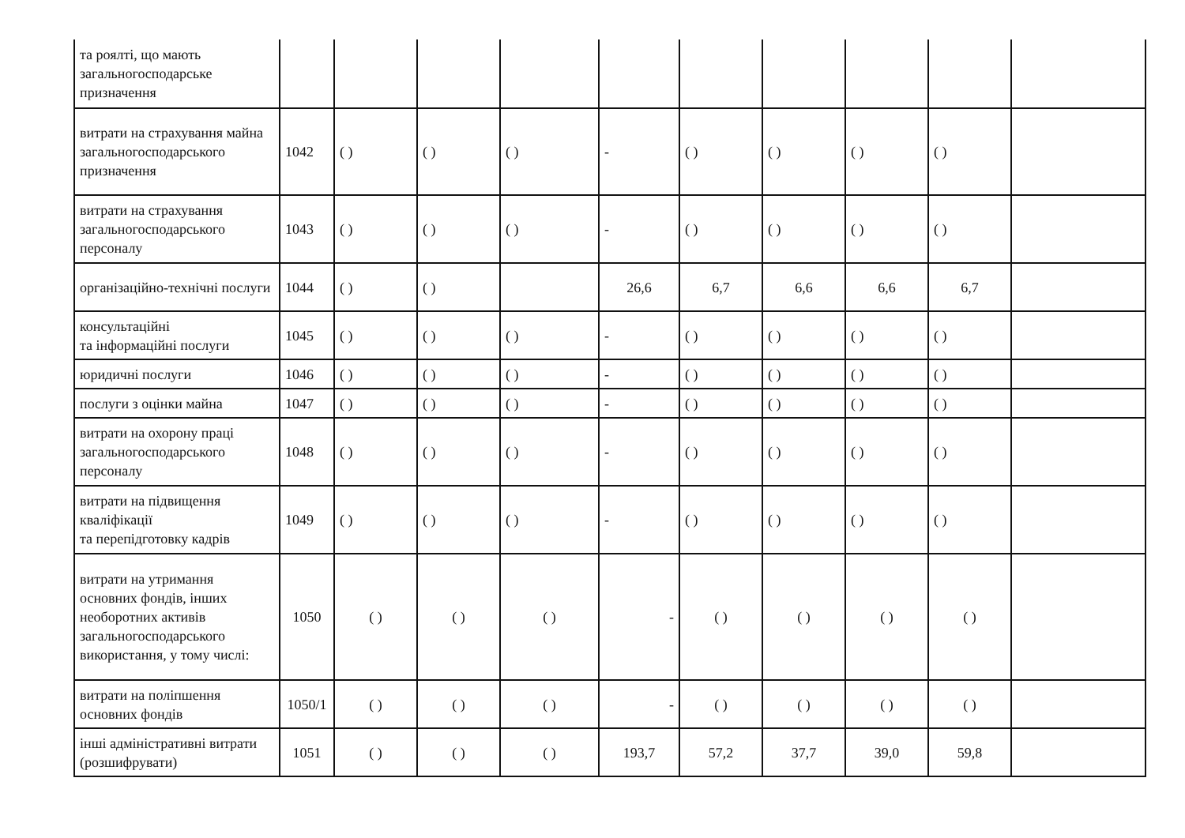| та роялті, що мають загальногосподарське призначення | | | | | | | | | | |
| витрати на страхування майна загальногосподарського призначення | 1042 | ( ) | ( ) | ( ) | - | ( ) | ( ) | ( ) | ( ) | |
| витрати на страхування загальногосподарського персоналу | 1043 | ( ) | ( ) | ( ) | - | ( ) | ( ) | ( ) | ( ) | |
| організаційно-технічні послуги | 1044 | ( ) | ( ) | | 26,6 | 6,7 | 6,6 | 6,6 | 6,7 | |
| консультаційні та інформаційні послуги | 1045 | ( ) | ( ) | ( ) | - | ( ) | ( ) | ( ) | ( ) | |
| юридичні послуги | 1046 | ( ) | ( ) | ( ) | - | ( ) | ( ) | ( ) | ( ) | |
| послуги з оцінки майна | 1047 | ( ) | ( ) | ( ) | - | ( ) | ( ) | ( ) | ( ) | |
| витрати на охорону праці загальногосподарського персоналу | 1048 | ( ) | ( ) | ( ) | - | ( ) | ( ) | ( ) | ( ) | |
| витрати на підвищення кваліфікації та перепідготовку кадрів | 1049 | ( ) | ( ) | ( ) | - | ( ) | ( ) | ( ) | ( ) | |
| витрати на утримання основних фондів, інших необоротних активів загальногосподарського використання, у тому числі: | 1050 | ( ) | ( ) | ( ) | - | ( ) | ( ) | ( ) | ( ) | |
| витрати на поліпшення основних фондів | 1050/1 | ( ) | ( ) | ( ) | - | ( ) | ( ) | ( ) | ( ) | |
| інші адміністративні витрати (розшифрувати) | 1051 | ( ) | ( ) | ( ) | 193,7 | 57,2 | 37,7 | 39,0 | 59,8 | |